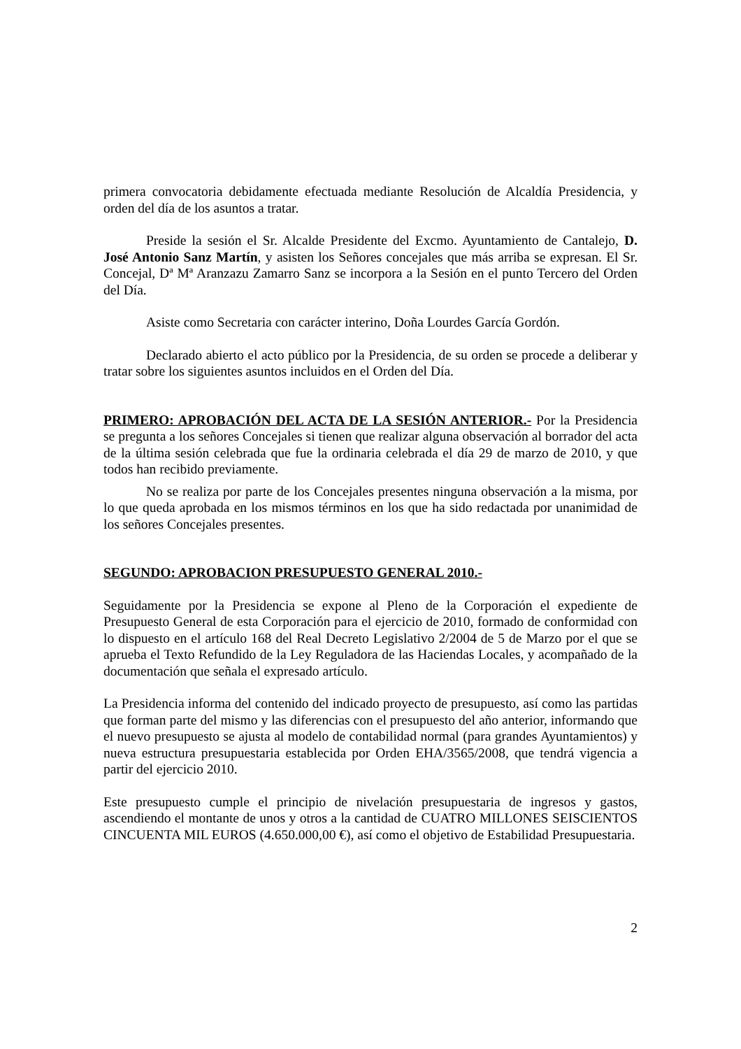primera convocatoria debidamente efectuada mediante Resolución de Alcaldía Presidencia, y orden del día de los asuntos a tratar.
Preside la sesión el Sr. Alcalde Presidente del Excmo. Ayuntamiento de Cantalejo, D. José Antonio Sanz Martín, y asisten los Señores concejales que más arriba se expresan. El Sr. Concejal, Dª Mª Aranzazu Zamarro Sanz se incorpora a la Sesión en el punto Tercero del Orden del Día.
Asiste como Secretaria con carácter interino, Doña Lourdes García Gordón.
Declarado abierto el acto público por la Presidencia, de su orden se procede a deliberar y tratar sobre los siguientes asuntos incluidos en el Orden del Día.
PRIMERO: APROBACIÓN DEL ACTA DE LA SESIÓN ANTERIOR.- Por la Presidencia se pregunta a los señores Concejales si tienen que realizar alguna observación al borrador del acta de la última sesión celebrada que fue la ordinaria celebrada el día 29 de marzo de 2010, y que todos han recibido previamente.
No se realiza por parte de los Concejales presentes ninguna observación a la misma, por lo que queda aprobada en los mismos términos en los que ha sido redactada por unanimidad de los señores Concejales presentes.
SEGUNDO: APROBACION PRESUPUESTO GENERAL 2010.-
Seguidamente por la Presidencia se expone al Pleno de la Corporación el expediente de Presupuesto General de esta Corporación para el ejercicio de 2010, formado de conformidad con lo dispuesto en el artículo 168 del Real Decreto Legislativo 2/2004 de 5 de Marzo por el que se aprueba el Texto Refundido de la Ley Reguladora de las Haciendas Locales, y acompañado de la documentación que señala el expresado artículo.
La Presidencia informa del contenido del indicado proyecto de presupuesto, así como las partidas que forman parte del mismo y las diferencias con el presupuesto del año anterior, informando que el nuevo presupuesto se ajusta al modelo de contabilidad normal (para grandes Ayuntamientos) y nueva estructura presupuestaria establecida por Orden EHA/3565/2008, que tendrá vigencia a partir del ejercicio 2010.
Este presupuesto cumple el principio de nivelación presupuestaria de ingresos y gastos, ascendiendo el montante de unos y otros a la cantidad de CUATRO MILLONES SEISCIENTOS CINCUENTA MIL EUROS (4.650.000,00 €), así como el objetivo de Estabilidad Presupuestaria.
2